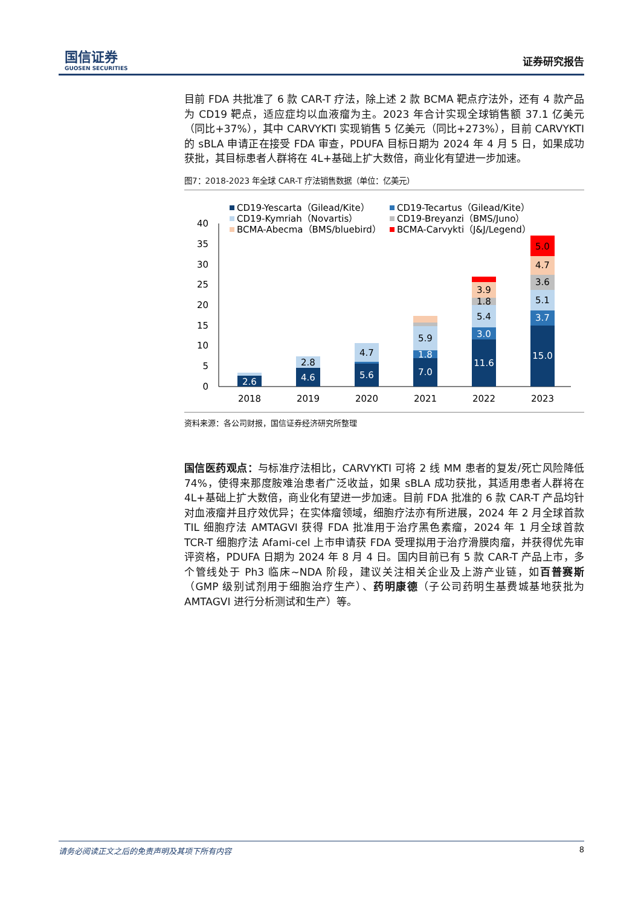国信证券
GUOSEN SECURITIES
证券研究报告
目前 FDA 共批准了 6 款 CAR-T 疗法，除上述 2 款 BCMA 靶点疗法外，还有 4 款产品为 CD19 靶点，适应症均以血液瘤为主。2023 年合计实现全球销售额 37.1 亿美元（同比+37%），其中 CARVYKTI 实现销售 5 亿美元（同比+273%），目前 CARVYKTI 的 sBLA 申请正在接受 FDA 审查，PDUFA 目标日期为 2024 年 4 月 5 日，如果成功获批，其目标患者人群将在 4L+基础上扩大数倍，商业化有望进一步加速。
图7：2018-2023 年全球 CAR-T 疗法销售数据（单位：亿美元）
CD19-Yescarta（Gilead/Kite）
CD19-Tecartus（Gilead/Kite）
CD19-Kymriah（Novartis）
CD19-Breyanzi（BMS/Juno）
BCMA-Abecma（BMS/bluebird）
BCMA-Carvykti（J&J/Legend）
0
5
10
15
20
25
30
35
40
2.6
4.6
2.8
5.6
4.7
7.0
1.8
5.9
11.6
3.0
5.4
1.8
3.9
15.0
3.7
5.1
3.6
4.7
5.0
2018
2019
2020
2021
2022
2023
资料来源：各公司财报，国信证券经济研究所整理
国信医药观点：与标准疗法相比，CARVYKTI 可将 2 线 MM 患者的复发/死亡风险降低 74%，使得来那度胺难治患者广泛收益，如果 sBLA 成功获批，其适用患者人群将在 4L+基础上扩大数倍，商业化有望进一步加速。目前 FDA 批准的 6 款 CAR-T 产品均针对血液瘤并且疗效优异；在实体瘤领域，细胞疗法亦有所进展，2024 年 2 月全球首款 TIL 细胞疗法 AMTAGVI 获得 FDA 批准用于治疗黑色素瘤，2024 年 1 月全球首款 TCR-T 细胞疗法 Afami-cel 上市申请获 FDA 受理拟用于治疗滑膜肉瘤，并获得优先审评资格，PDUFA 日期为 2024 年 8 月 4 日。国内目前已有 5 款 CAR-T 产品上市，多个管线处于 Ph3 临床~NDA 阶段，建议关注相关企业及上游产业链，如百普赛斯（GMP 级别试剂用于细胞治疗生产）、药明康德（子公司药明生基费城基地获批为 AMTAGVI 进行分析测试和生产）等。
请务必阅读正文之后的免责声明及其项下所有内容 8